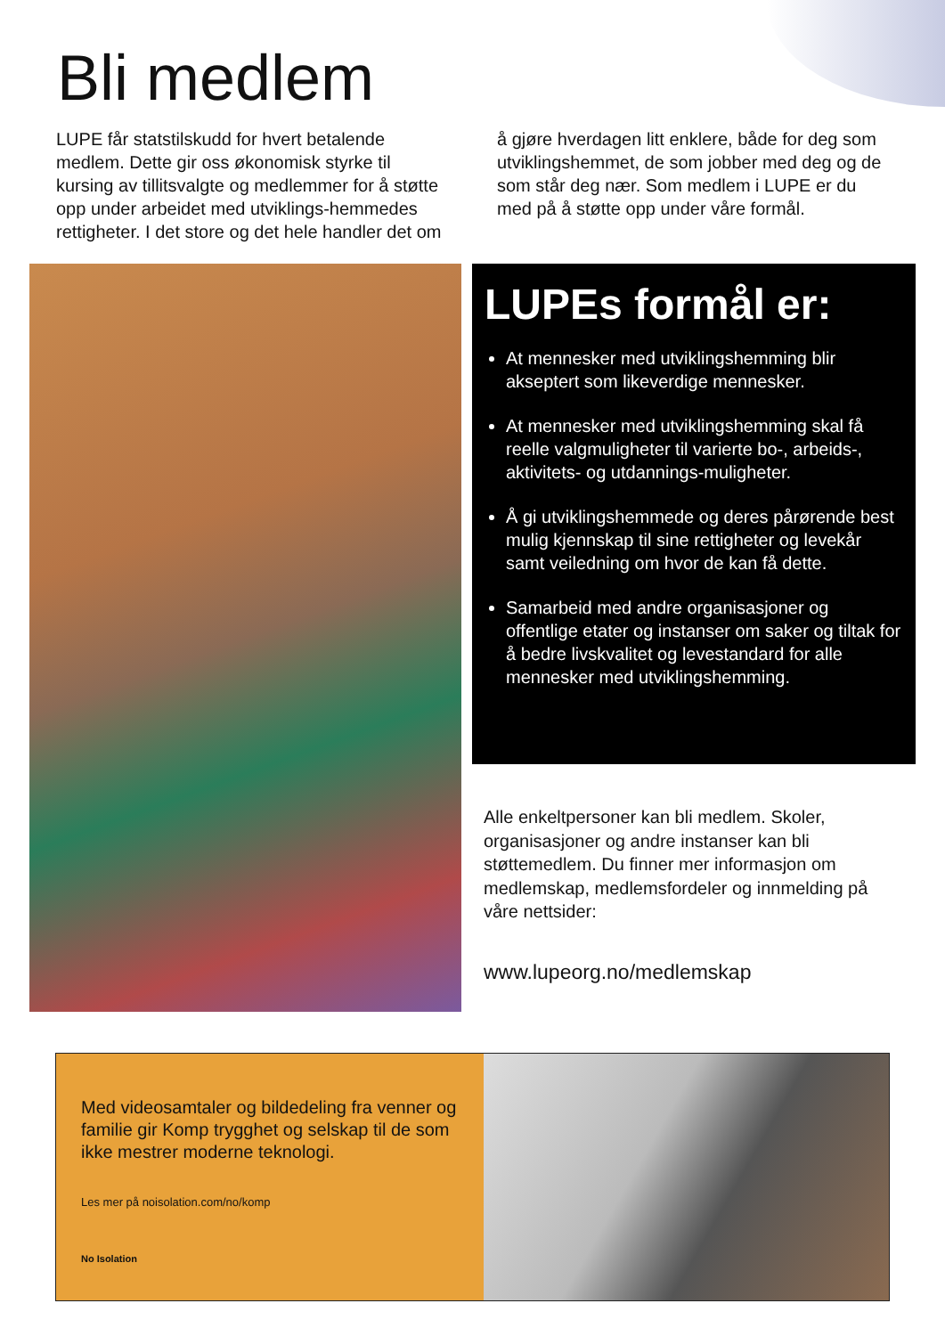Bli medlem
LUPE får statstilskudd for hvert betalende medlem. Dette gir oss økonomisk styrke til kursing av tillitsvalgte og medlemmer for å støtte opp under arbeidet med utviklings-hemmedes rettigheter. I det store og det hele handler det om å gjøre hverdagen litt enklere, både for deg som utviklingshemmet, de som jobber med deg og de som står deg nær. Som medlem i LUPE er du med på å støtte opp under våre formål.
LUPEs formål er:
At mennesker med utviklingshemming blir akseptert som likeverdige mennesker.
At mennesker med utviklingshemming skal få reelle valgmuligheter til varierte bo-, arbeids-, aktivitets- og utdannings-muligheter.
Å gi utviklingshemmede og deres pårørende best mulig kjennskap til sine rettigheter og levekår samt veiledning om hvor de kan få dette.
Samarbeid med andre organisasjoner og offentlige etater og instanser om saker og tiltak for å bedre livskvalitet og levestandard for alle mennesker med utviklingshemming.
Alle enkeltpersoner kan bli medlem. Skoler, organisasjoner og andre instanser kan bli støttemedlem. Du finner mer informasjon om medlemskap, medlemsfordeler og innmelding på våre nettsider:
www.lupeorg.no/medlemskap
Med videosamtaler og bildedeling fra venner og familie gir Komp trygghet og selskap til de som ikke mestrer moderne teknologi.
Les mer på noisolation.com/no/komp
No Isolation